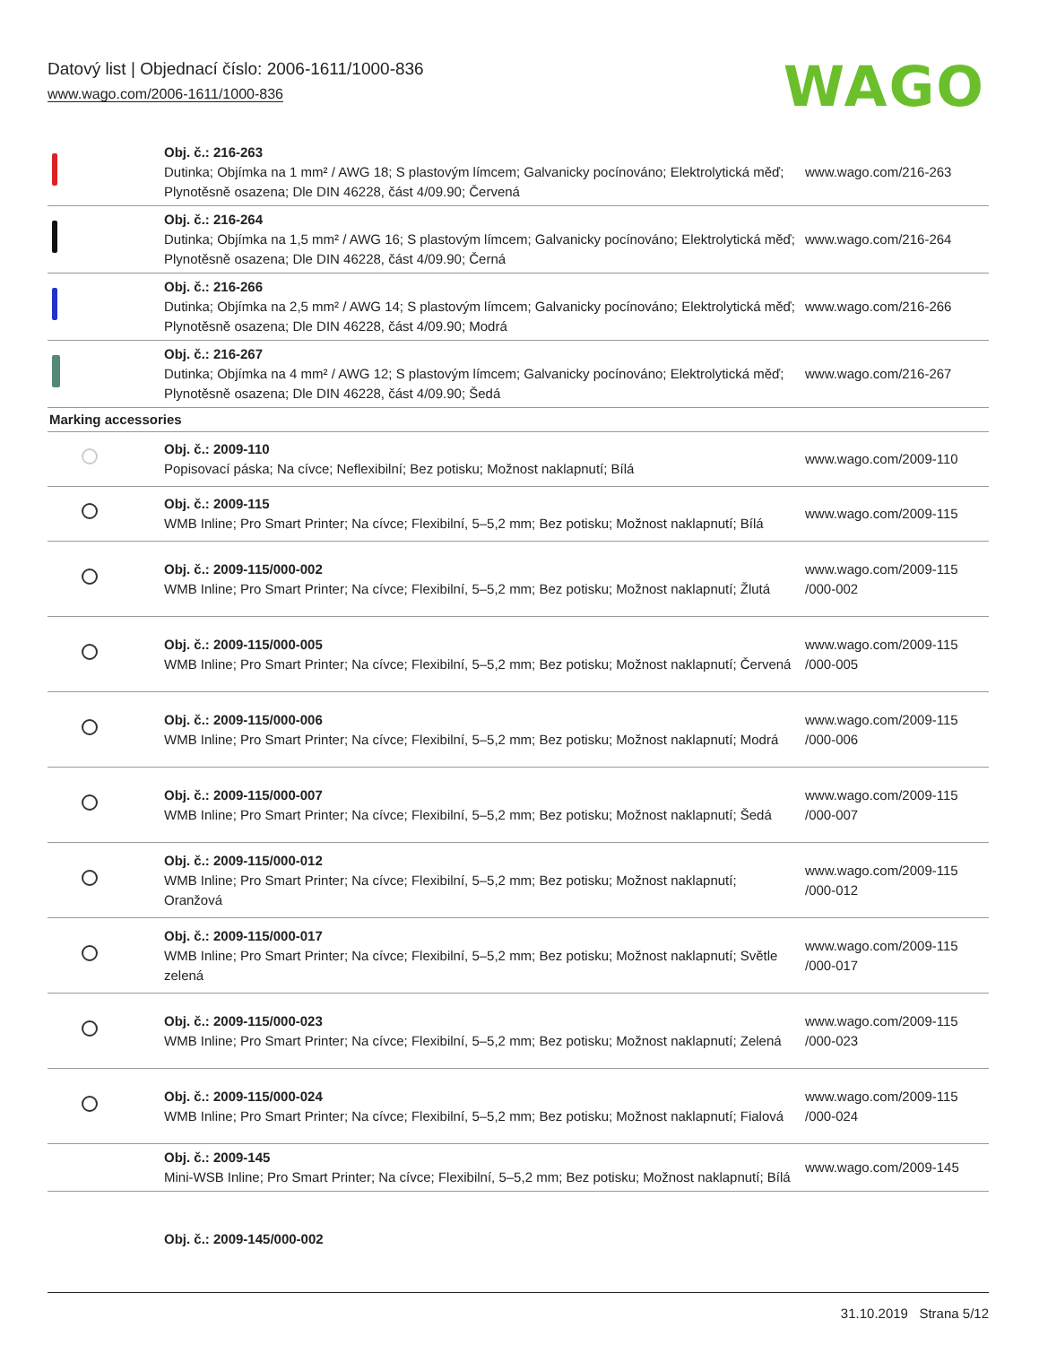Datový list | Objednací číslo: 2006-1611/1000-836
www.wago.com/2006-1611/1000-836
WAGO
| | Obj. č.: 216-263 Dutinka; Objímka na 1 mm² / AWG 18; S plastovým límcem; Galvanicky pocínováno; Elektrolytická měď; Plynotěsně osazena; Dle DIN 46228, část 4/09.90; Červená | www.wago.com/216-263 |
| | Obj. č.: 216-264 Dutinka; Objímka na 1,5 mm² / AWG 16; S plastovým límcem; Galvanicky pocínováno; Elektrolytická měď; Plynotěsně osazena; Dle DIN 46228, část 4/09.90; Černá | www.wago.com/216-264 |
| | Obj. č.: 216-266 Dutinka; Objímka na 2,5 mm² / AWG 14; S plastovým límcem; Galvanicky pocínováno; Elektrolytická měď; Plynotěsně osazena; Dle DIN 46228, část 4/09.90; Modrá | www.wago.com/216-266 |
| | Obj. č.: 216-267 Dutinka; Objímka na 4 mm² / AWG 12; S plastovým límcem; Galvanicky pocínováno; Elektrolytická měď; Plynotěsně osazena; Dle DIN 46228, část 4/09.90; Šedá | www.wago.com/216-267 |
| Marking accessories | | |
| | Obj. č.: 2009-110 Popisovací páska; Na cívce; Neflexibilní; Bez potisku; Možnost naklapnutí; Bílá | www.wago.com/2009-110 |
| | Obj. č.: 2009-115 WMB Inline; Pro Smart Printer; Na cívce; Flexibilní, 5–5,2 mm; Bez potisku; Možnost naklapnutí; Bílá | www.wago.com/2009-115 |
| | Obj. č.: 2009-115/000-002 WMB Inline; Pro Smart Printer; Na cívce; Flexibilní, 5–5,2 mm; Bez potisku; Možnost naklapnutí; Žlutá | www.wago.com/2009-115 /000-002 |
| | Obj. č.: 2009-115/000-005 WMB Inline; Pro Smart Printer; Na cívce; Flexibilní, 5–5,2 mm; Bez potisku; Možnost naklapnutí; Červená | www.wago.com/2009-115 /000-005 |
| | Obj. č.: 2009-115/000-006 WMB Inline; Pro Smart Printer; Na cívce; Flexibilní, 5–5,2 mm; Bez potisku; Možnost naklapnutí; Modrá | www.wago.com/2009-115 /000-006 |
| | Obj. č.: 2009-115/000-007 WMB Inline; Pro Smart Printer; Na cívce; Flexibilní, 5–5,2 mm; Bez potisku; Možnost naklapnutí; Šedá | www.wago.com/2009-115 /000-007 |
| | Obj. č.: 2009-115/000-012 WMB Inline; Pro Smart Printer; Na cívce; Flexibilní, 5–5,2 mm; Bez potisku; Možnost naklapnutí; Oranžová | www.wago.com/2009-115 /000-012 |
| | Obj. č.: 2009-115/000-017 WMB Inline; Pro Smart Printer; Na cívce; Flexibilní, 5–5,2 mm; Bez potisku; Možnost naklapnutí; Světle zelená | www.wago.com/2009-115 /000-017 |
| | Obj. č.: 2009-115/000-023 WMB Inline; Pro Smart Printer; Na cívce; Flexibilní, 5–5,2 mm; Bez potisku; Možnost naklapnutí; Zelená | www.wago.com/2009-115 /000-023 |
| | Obj. č.: 2009-115/000-024 WMB Inline; Pro Smart Printer; Na cívce; Flexibilní, 5–5,2 mm; Bez potisku; Možnost naklapnutí; Fialová | www.wago.com/2009-115 /000-024 |
| | Obj. č.: 2009-145 Mini-WSB Inline; Pro Smart Printer; Na cívce; Flexibilní, 5–5,2 mm; Bez potisku; Možnost naklapnutí; Bílá | www.wago.com/2009-145 |
| | Obj. č.: 2009-145/000-002 | |
31.10.2019 Strana 5/12